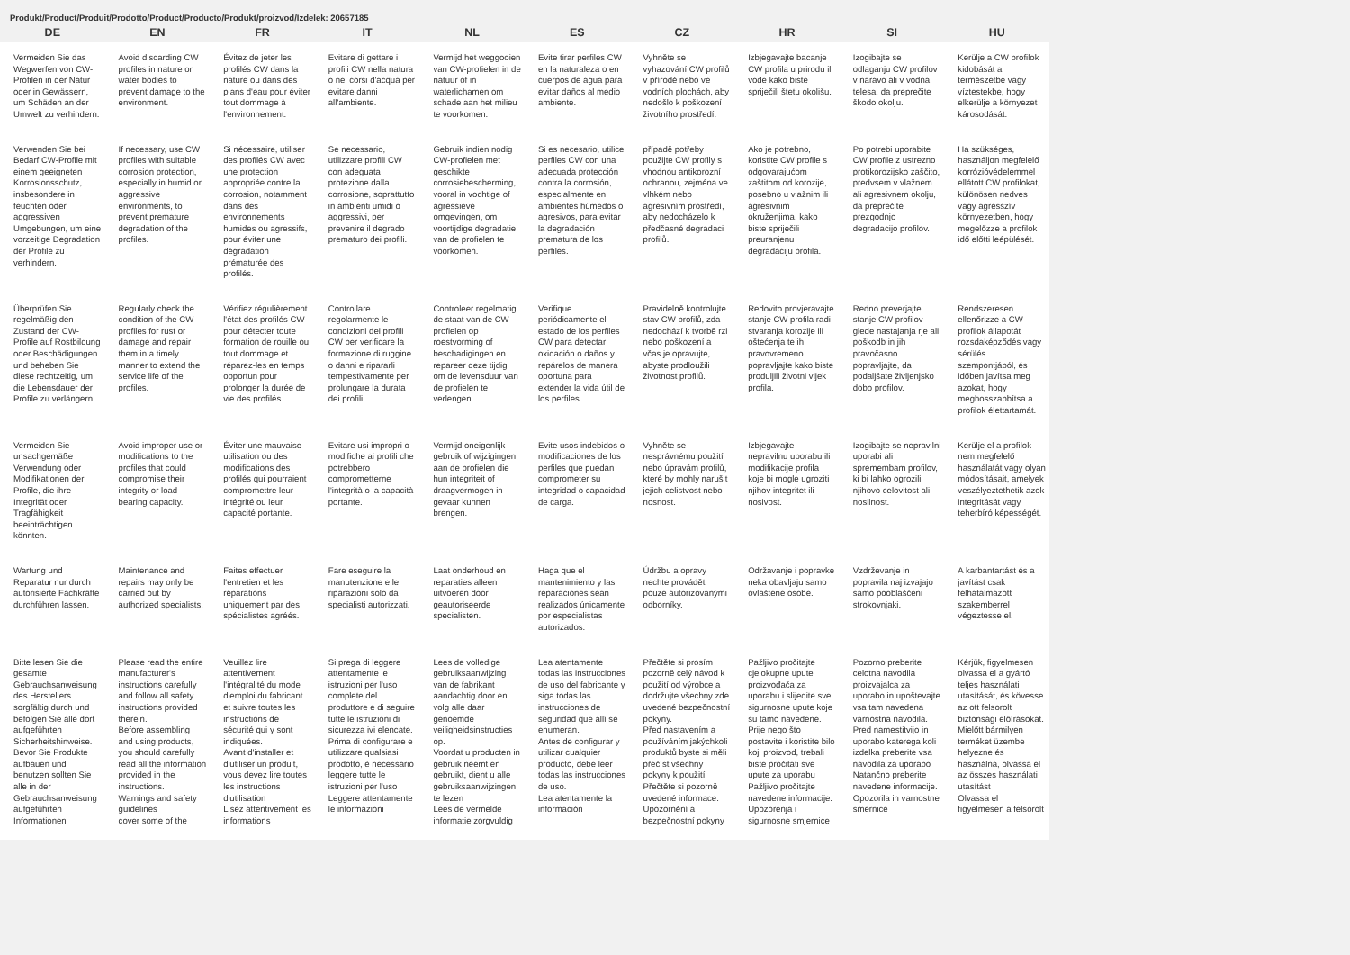Produkt/Product/Produit/Prodotto/Product/Producto/Produkt/proizvod/Izdelek: 20657185
| DE | EN | FR | IT | NL | ES | CZ | HR | SI | HU |
| --- | --- | --- | --- | --- | --- | --- | --- | --- | --- |
| Vermeiden Sie das Wegwerfen von CW-Profilen in der Natur oder in Gewässern, um Schäden an der Umwelt zu verhindern. | Avoid discarding CW profiles in nature or water bodies to prevent damage to the environment. | Évitez de jeter les profilés CW dans la nature ou dans des plans d'eau pour éviter tout dommage à l'environnement. | Evitare di gettare i profili CW nella natura o nei corsi d'acqua per evitare danni all'ambiente. | Vermijd het weggooien van CW-profielen in de natuur of in waterlichamen om schade aan het milieu te voorkomen. | Evite tirar perfiles CW en la naturaleza o en cuerpos de agua para evitar daños al medio ambiente. | Vyhněte se vyhazování CW profilů v přírodě nebo ve vodních plochách, aby nedošlo k poškození životního prostředí. | Izbjegavajte bacanje CW profila u prirodu ili vode kako biste spriječili štetu okolišu. | Izogibajte se odlaganju CW profilov v naravo ali v vodna telesa, da preprečite škodo okolju. | Kerülje a CW profilok kidobását a természetbe vagy víztestekbe, hogy elkerülje a környezet károsodását. |
| Verwenden Sie bei Bedarf CW-Profile mit einem geeigneten Korrosionsschutz, insbesondere in feuchten oder aggressiven Umgebungen, um eine vorzeitige Degradation der Profile zu verhindern. | If necessary, use CW profiles with suitable corrosion protection, especially in humid or aggressive environments, to prevent premature degradation of the profiles. | Si nécessaire, utiliser des profilés CW avec une protection appropriée contre la corrosion, notamment dans des environnements humides ou agressifs, pour éviter une dégradation prématurée des profilés. | Se necessario, utilizzare profili CW con adeguata protezione dalla corrosione, soprattutto in ambienti umidi o aggressivi, per prevenire il degrado prematuro dei profili. | Gebruik indien nodig CW-profielen met geschikte corrosiebescherming, vooral in vochtige of agressieve omgevingen, om voortijdige degradatie van de profielen te voorkomen. | Si es necesario, utilice perfiles CW con una adecuada protección contra la corrosión, especialmente en ambientes húmedos o agresivos, para evitar la degradación prematura de los perfiles. | případě potřeby použijte CW profily s vhodnou antikorozní ochranou, zejména ve vlhkém nebo agresivním prostředí, aby nedocházelo k předčasné degradaci profilů. | Ako je potrebno, koristite CW profile s odgovarajućom zaštitom od korozije, posebno u vlažnim ili agresivnim okruženjima, kako biste spriječili preuranjenu degradaciju profila. | Po potrebi uporabite CW profile z ustrezno protikorozijsko zaščito, predvsem v vlažnem ali agresivnem okolju, da preprečite prezgodnjo degradacijo profilov. | Ha szükséges, használjon megfelelő korrózióvédelemmel ellátott CW profilokat, különösen nedves vagy agresszív környezetben, hogy megelőzze a profilok idő előtti leépülését. |
| Überprüfen Sie regelmäßig den Zustand der CW-Profile auf Rostbildung oder Beschädigungen und beheben Sie diese rechtzeitig, um die Lebensdauer der Profile zu verlängern. | Regularly check the condition of the CW profiles for rust or damage and repair them in a timely manner to extend the service life of the profiles. | Vérifiez régulièrement l'état des profilés CW pour détecter toute formation de rouille ou tout dommage et réparez-les en temps opportun pour prolonger la durée de vie des profilés. | Controllare regolarmente le condizioni dei profili CW per verificare la formazione di ruggine o danni e ripararli tempestivamente per prolungare la durata dei profili. | Controleer regelmatig de staat van de CW-profielen op roestvorming of beschadigingen en repareer deze tijdig om de levensduur van de profielen te verlengen. | Verifique periódicamente el estado de los perfiles CW para detectar oxidación o daños y repárelos de manera oportuna para extender la vida útil de los perfiles. | Pravidelně kontrolujte stav CW profilů, zda nedochází k tvorbě rzi nebo poškození a včas je opravujte, abyste prodloužili životnost profilů. | Redovito provjeravajte stanje CW profila radi stvaranja korozije ili oštećenja te ih pravovremeno popravljajte kako biste produljili životni vijek profila. | Redno preverjajte stanje CW profilov glede nastajanja rje ali poškodb in jih pravočasno popravljajte, da podaljšate življenjsko dobo profilov. | Rendszeresen ellenőrizze a CW profilok állapotát rozsdaképződés vagy sérülés szempontjából, és időben javítsa meg azokat, hogy meghosszabbítsa a profilok élettartamát. |
| Vermeiden Sie unsachgemäße Verwendung oder Modifikationen der Profile, die ihre Integrität oder Tragfähigkeit beeinträchtigen könnten. | Avoid improper use or modifications to the profiles that could compromise their integrity or load-bearing capacity. | Éviter une mauvaise utilisation ou des modifications des profilés qui pourraient compromettre leur intégrité ou leur capacité portante. | Evitare usi impropri o modifiche ai profili che potrebbero comprometterne l'integrità o la capacità portante. | Vermijd oneigenlijk gebruik of wijzigingen aan de profielen die hun integriteit of draagvermogen in gevaar kunnen brengen. | Evite usos indebidos o modificaciones de los perfiles que puedan comprometer su integridad o capacidad de carga. | Vyhněte se nesprávnému použití nebo úpravám profilů, které by mohly narušit jejich celistvost nebo nosnost. | Izbjegavajte nepravilnu uporabu ili modifikacije profila koje bi mogle ugroziti njihov integritet ili nosivost. | Izogibajte se nepravilni uporabi ali spremembam profilov, ki bi lahko ogrozili njihovo celovitost ali nosilnost. | Kerülje el a profilok nem megfelelő használatát vagy olyan módosításait, amelyek veszélyeztethetik azok integritását vagy teherbíró képességét. |
| Wartung und Reparatur nur durch autorisierte Fachkräfte durchführen lassen. | Maintenance and repairs may only be carried out by authorized specialists. | Faites effectuer l'entretien et les réparations uniquement par des spécialistes agréés. | Fare eseguire la manutenzione e le riparazioni solo da specialisti autorizzati. | Laat onderhoud en reparaties alleen uitvoeren door geautoriseerde specialisten. | Haga que el mantenimiento y las reparaciones sean realizados únicamente por especialistas autorizados. | Údržbu a opravy nechte provádět pouze autorizovanými odborníky. | Održavanje i popravke neka obavljaju samo ovlaštene osobe. | Vzdrževanje in popravila naj izvajajo samo pooblaščeni strokovnjaki. | A karbantartást és a javítást csak felhatalmazott szakemberrel végeztesse el. |
| Bitte lesen Sie die gesamte Gebrauchsanweisung des Herstellers sorgfältig durch und befolgen Sie alle dort aufgeführten Sicherheitshinweise. Bevor Sie Produkte aufbauen und benutzen sollten Sie alle in der Gebrauchsanweisung aufgeführten Informationen | Please read the entire manufacturer's instructions carefully and follow all safety instructions provided therein. Before assembling and using products, you should carefully read all the information provided in the instructions. Warnings and safety guidelines cover some of the | Veuillez lire attentivement l'intégralité du mode d'emploi du fabricant et suivre toutes les instructions de sécurité qui y sont indiquées. Avant d'installer et d'utiliser un produit, vous devez lire toutes les instructions d'utilisation Lisez attentivement les informations | Si prega di leggere attentamente le istruzioni per l'uso complete del produttore e di seguire tutte le istruzioni di sicurezza ivi elencate. Prima di configurare e utilizzare qualsiasi prodotto, è necessario leggere tutte le istruzioni per l'uso Leggere attentamente le informazioni | Lees de volledige gebruiksaanwijzing van de fabrikant aandachtig door en volg alle daar genoemde veiligheidsinstructies op. Voordat u producten in gebruik neemt en gebruikt, dient u alle gebruiksaanwijzingen te lezen Lees de vermelde informatie zorgvuldig | Lea atentamente todas las instrucciones de uso del fabricante y siga todas las instrucciones de seguridad que allí se enumeran. Antes de configurar y utilizar cualquier producto, debe leer todas las instrucciones de uso. Lea atentamente la información | Přečtěte si prosím pozorně celý návod k použití od výrobce a dodržujte všechny zde uvedené bezpečnostní pokyny. Před nastavením a používáním jakýchkoli produktů byste si měli přečíst všechny pokyny k použití Přečtěte si pozorně uvedené informace. Upozornění a bezpečnostní pokyny | Pažljivo pročitajte cjelokupne upute proizvođača za uporabu i slijedite sve sigurnosne upute koje su tamo navedene. Prije nego što postavite i koristite bilo koji proizvod, trebali biste pročitati sve upute za uporabu Pažljivo pročitajte navedene informacije. Upozorenja i sigurnosne smjernice | Pozorno preberite celotna navodila proizvajalca za uporabo in upoštevajte vsa tam navedena varnostna navodila. Pred namestitvijo in uporabo katerega koli izdelka preberite vsa navodila za uporabo Natančno preberite navedene informacije. Opozorila in varnostne smernice | Kérjük, figyelmesen olvassa el a gyártó teljes használati utasítását, és kövesse az ott felsorolt biztonsági előírásokat. Mielőtt bármilyen terméket üzembe helyezne és használna, olvassa el az összes használati utasítást Olvassa el figyelmesen a felsorolt |